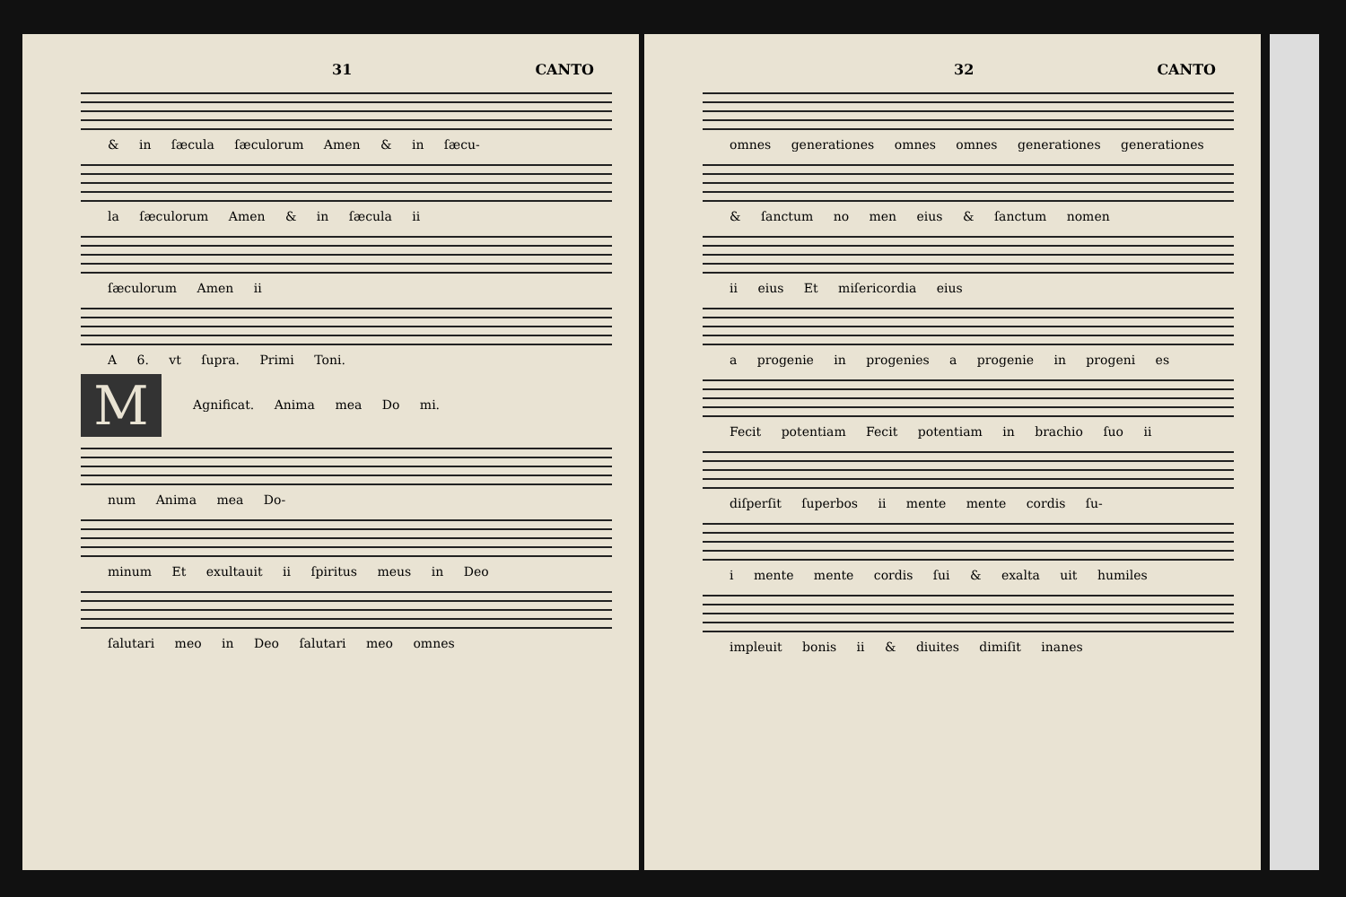31 CANTO
& in ſæcula ſæculorum Amen & in ſæcu-
la ſæculorum Amen & in ſæcula ii
ſæculorum Amen ii
A 6. vt ſupra. Primi Toni.
M Agnificat. Anima mea Do mi.
num Anima mea Do-
minum Et exultauit ii ſpiritus meus in Deo
ſalutari meo in Deo ſalutari meo omnes
32 CANTO
omnes generationes omnes omnes generationes generationes
& ſanctum no men eius & ſanctum nomen
ii eius Et miſericordia eius
a progenie in progenies a progenie in progeni es
Fecit potentiam Fecit potentiam in brachio ſuo ii
diſperſit ſuperbos ii mente mente cordis ſu-
i mente mente cordis ſui & exalta uit humiles
impleuit bonis ii & diuites dimiſit inanes